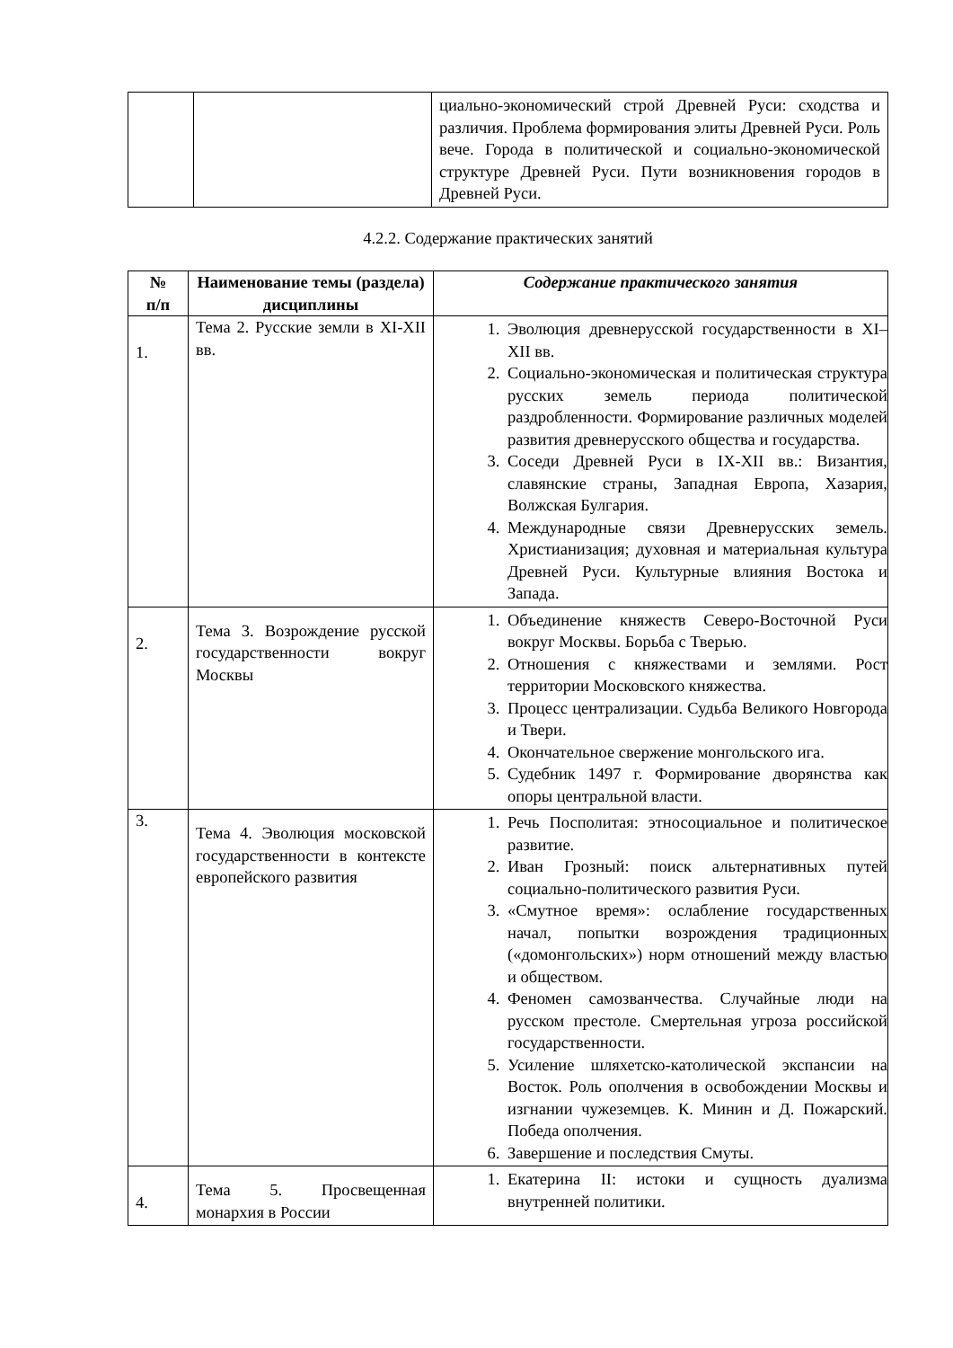| | | циально-экономический строй Древней Руси: сходства и различия. Проблема формирования элиты Древней Руси. Роль вече. Города в политической и социально-экономической структуре Древней Руси. Пути возникновения городов в Древней Руси. |
4.2.2. Содержание практических занятий
| № п/п | Наименование темы (раздела) дисциплины | Содержание практического занятия |
| --- | --- | --- |
| 1. | Тема 2. Русские земли в XI-XII вв. | 1. Эволюция древнерусской государственности в XI–XII вв. 2. Социально-экономическая и политическая структура русских земель периода политической раздробленности. Формирование различных моделей развития древнерусского общества и государства. 3. Соседи Древней Руси в IX-XII вв.: Византия, славянские страны, Западная Европа, Хазария, Волжская Булгария. 4. Международные связи Древнерусских земель. Христианизация; духовная и материальная культура Древней Руси. Культурные влияния Востока и Запада. |
| 2. | Тема 3. Возрождение русской государственности вокруг Москвы | 1. Объединение княжеств Северо-Восточной Руси вокруг Москвы. Борьба с Тверью. 2. Отношения с княжествами и землями. Рост территории Московского княжества. 3. Процесс централизации. Судьба Великого Новгорода и Твери. 4. Окончательное свержение монгольского ига. 5. Судебник 1497 г. Формирование дворянства как опоры центральной власти. |
| 3. | Тема 4. Эволюция московской государственности в контексте европейского развития | 1. Речь Посполитая: этносоциальное и политическое развитие. 2. Иван Грозный: поиск альтернативных путей социально-политического развития Руси. 3. «Смутное время»: ослабление государственных начал, попытки возрождения традиционных («домонгольских») норм отношений между властью и обществом. 4. Феномен самозванчества. Случайные люди на русском престоле. Смертельная угроза российской государственности. 5. Усиление шляхетско-католической экспансии на Восток. Роль ополчения в освобождении Москвы и изгнании чужеземцев. К. Минин и Д. Пожарский. Победа ополчения. 6. Завершение и последствия Смуты. |
| 4. | Тема 5. Просвещенная монархия в России | 1. Екатерина II: истоки и сущность дуализма внутренней политики. |